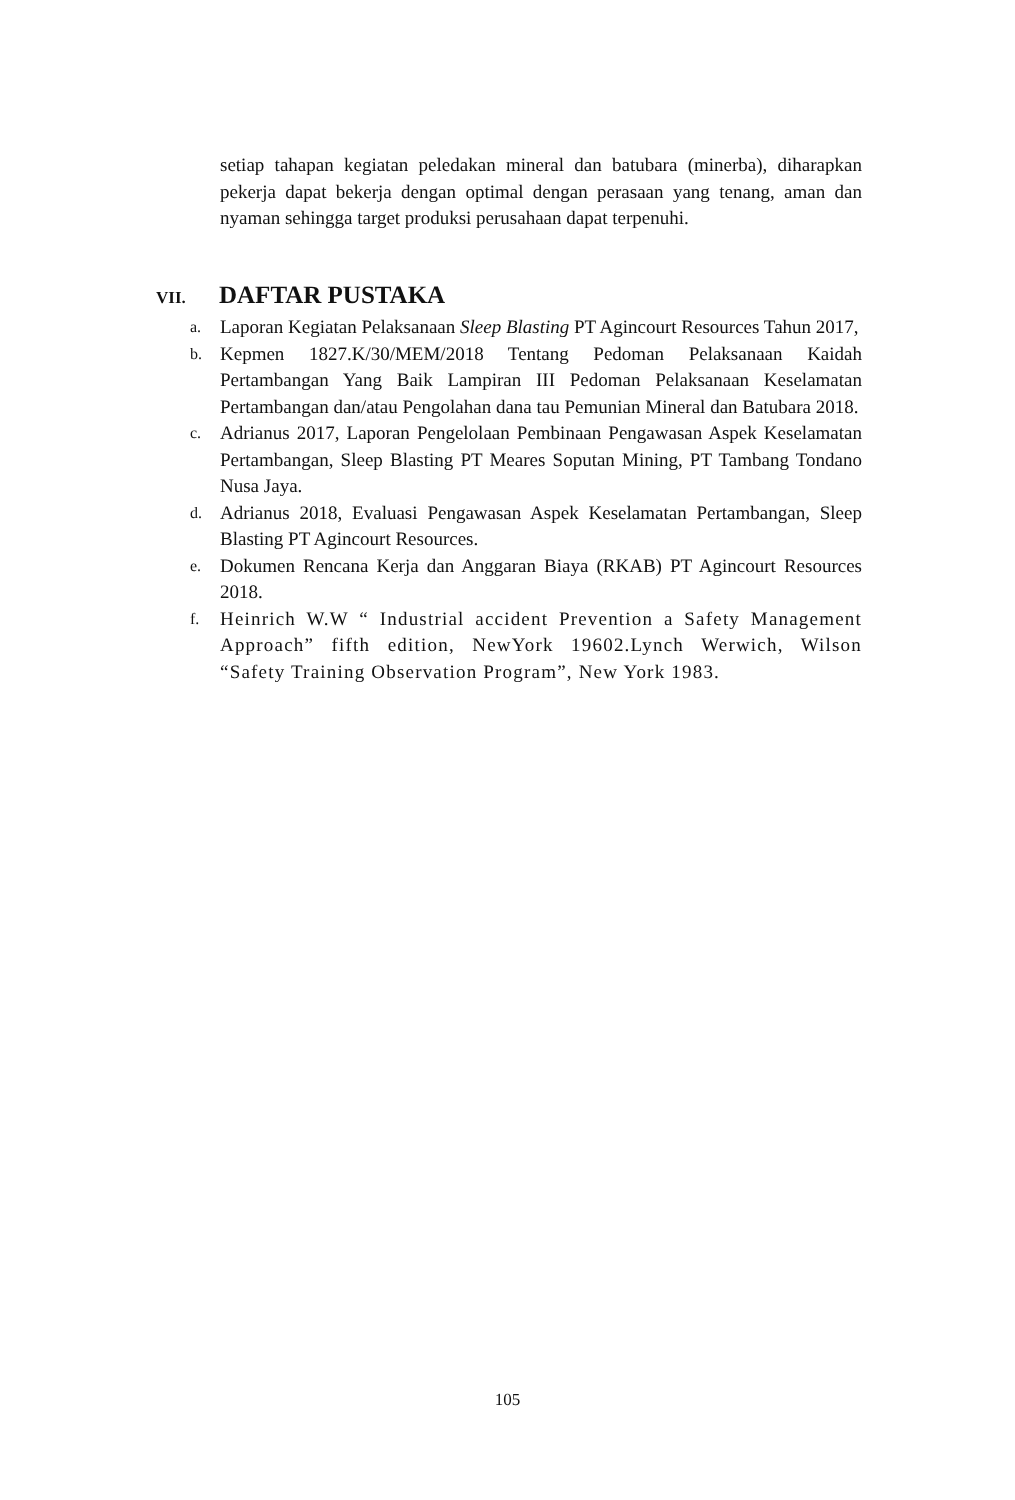setiap tahapan kegiatan peledakan mineral dan batubara (minerba), diharapkan pekerja dapat bekerja dengan optimal dengan perasaan yang tenang, aman dan nyaman sehingga target produksi perusahaan dapat terpenuhi.
VII. DAFTAR PUSTAKA
a. Laporan Kegiatan Pelaksanaan Sleep Blasting PT Agincourt Resources Tahun 2017,
b. Kepmen 1827.K/30/MEM/2018 Tentang Pedoman Pelaksanaan Kaidah Pertambangan Yang Baik Lampiran III Pedoman Pelaksanaan Keselamatan Pertambangan dan/atau Pengolahan dana tau Pemunian Mineral dan Batubara 2018.
c. Adrianus 2017, Laporan Pengelolaan Pembinaan Pengawasan Aspek Keselamatan Pertambangan, Sleep Blasting PT Meares Soputan Mining, PT Tambang Tondano Nusa Jaya.
d. Adrianus 2018, Evaluasi Pengawasan Aspek Keselamatan Pertambangan, Sleep Blasting PT Agincourt Resources.
e. Dokumen Rencana Kerja dan Anggaran Biaya (RKAB) PT Agincourt Resources 2018.
f. Heinrich W.W “ Industrial accident Prevention a Safety Management Approach” fifth edition, NewYork 19602.Lynch Werwich, Wilson “Safety Training Observation Program”, New York 1983.
105